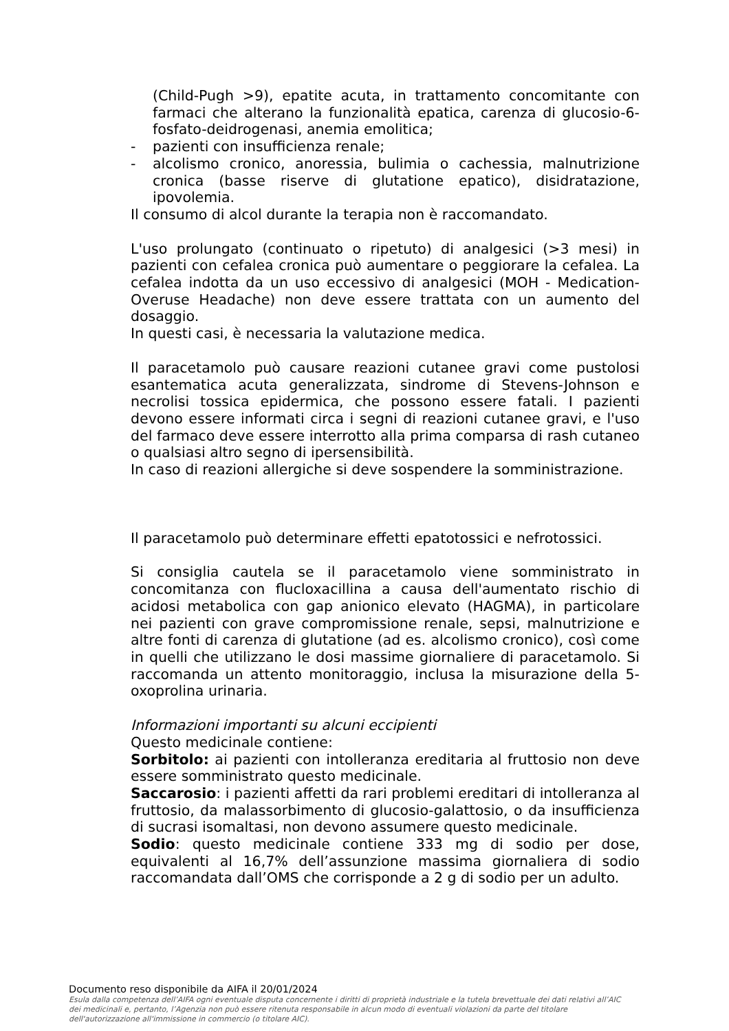(Child-Pugh >9), epatite acuta, in trattamento concomitante con farmaci che alterano la funzionalità epatica, carenza di glucosio-6-fosfato-deidrogenasi, anemia emolitica;
- pazienti con insufficienza renale;
- alcolismo cronico, anoressia, bulimia o cachessia, malnutrizione cronica (basse riserve di glutatione epatico), disidratazione, ipovolemia.
Il consumo di alcol durante la terapia non è raccomandato.
L'uso prolungato (continuato o ripetuto) di analgesici (>3 mesi) in pazienti con cefalea cronica può aumentare o peggiorare la cefalea. La cefalea indotta da un uso eccessivo di analgesici (MOH - Medication-Overuse Headache) non deve essere trattata con un aumento del dosaggio.
In questi casi, è necessaria la valutazione medica.
Il paracetamolo può causare reazioni cutanee gravi come pustolosi esantematica acuta generalizzata, sindrome di Stevens-Johnson e necrolisi tossica epidermica, che possono essere fatali. I pazienti devono essere informati circa i segni di reazioni cutanee gravi, e l'uso del farmaco deve essere interrotto alla prima comparsa di rash cutaneo o qualsiasi altro segno di ipersensibilità.
In caso di reazioni allergiche si deve sospendere la somministrazione.
Il paracetamolo può determinare effetti epatotossici e nefrotossici.
Si consiglia cautela se il paracetamolo viene somministrato in concomitanza con flucloxacillina a causa dell'aumentato rischio di acidosi metabolica con gap anionico elevato (HAGMA), in particolare nei pazienti con grave compromissione renale, sepsi, malnutrizione e altre fonti di carenza di glutatione (ad es. alcolismo cronico), così come in quelli che utilizzano le dosi massime giornaliere di paracetamolo. Si raccomanda un attento monitoraggio, inclusa la misurazione della 5-oxoprolina urinaria.
Informazioni importanti su alcuni eccipienti
Questo medicinale contiene:
Sorbitolo: ai pazienti con intolleranza ereditaria al fruttosio non deve essere somministrato questo medicinale.
Saccarosio: i pazienti affetti da rari problemi ereditari di intolleranza al fruttosio, da malassorbimento di glucosio-galattosio, o da insufficienza di sucrasi isomaltasi, non devono assumere questo medicinale.
Sodio: questo medicinale contiene 333 mg di sodio per dose, equivalenti al 16,7% dell’assunzione massima giornaliera di sodio raccomandata dall’OMS che corrisponde a 2 g di sodio per un adulto.
Documento reso disponibile da AIFA il 20/01/2024
Esula dalla competenza dell’AIFA ogni eventuale disputa concernente i diritti di proprietà industriale e la tutela brevettuale dei dati relativi all’AIC dei medicinali e, pertanto, l’Agenzia non può essere ritenuta responsabile in alcun modo di eventuali violazioni da parte del titolare dell'autorizzazione all'immissione in commercio (o titolare AIC).